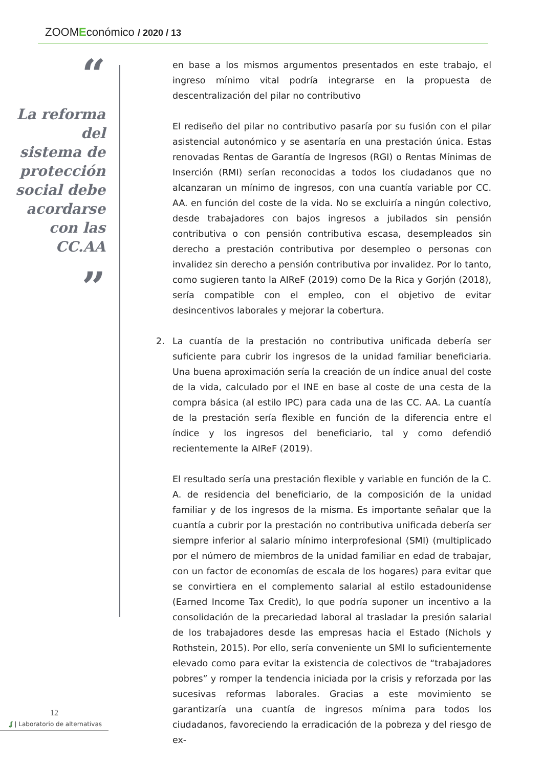ZOOMEconómico / 2020 / 13
“
La reforma del sistema de protección social debe acordarse con las CC.AA
”
en base a los mismos argumentos presentados en este trabajo, el ingreso mínimo vital podría integrarse en la propuesta de descentralización del pilar no contributivo
El rediseño del pilar no contributivo pasaría por su fusión con el pilar asistencial autonómico y se asentaría en una prestación única. Estas renovadas Rentas de Garantía de Ingresos (RGI) o Rentas Mínimas de Inserción (RMI) serían reconocidas a todos los ciudadanos que no alcanzaran un mínimo de ingresos, con una cuantía variable por CC. AA. en función del coste de la vida. No se excluiría a ningún colectivo, desde trabajadores con bajos ingresos a jubilados sin pensión contributiva o con pensión contributiva escasa, desempleados sin derecho a prestación contributiva por desempleo o personas con invalidez sin derecho a pensión contributiva por invalidez. Por lo tanto, como sugieren tanto la AIReF (2019) como De la Rica y Gorjón (2018), sería compatible con el empleo, con el objetivo de evitar desincentivos laborales y mejorar la cobertura.
2. La cuantía de la prestación no contributiva unificada debería ser suficiente para cubrir los ingresos de la unidad familiar beneficiaria. Una buena aproximación sería la creación de un índice anual del coste de la vida, calculado por el INE en base al coste de una cesta de la compra básica (al estilo IPC) para cada una de las CC. AA. La cuantía de la prestación sería flexible en función de la diferencia entre el índice y los ingresos del beneficiario, tal y como defendió recientemente la AIReF (2019).
El resultado sería una prestación flexible y variable en función de la C. A. de residencia del beneficiario, de la composición de la unidad familiar y de los ingresos de la misma. Es importante señalar que la cuantía a cubrir por la prestación no contributiva unificada debería ser siempre inferior al salario mínimo interprofesional (SMI) (multiplicado por el número de miembros de la unidad familiar en edad de trabajar, con un factor de economías de escala de los hogares) para evitar que se convirtiera en el complemento salarial al estilo estadounidense (Earned Income Tax Credit), lo que podría suponer un incentivo a la consolidación de la precariedad laboral al trasladar la presión salarial de los trabajadores desde las empresas hacia el Estado (Nichols y Rothstein, 2015). Por ello, sería conveniente un SMI lo suficientemente elevado como para evitar la existencia de colectivos de “trabajadores pobres” y romper la tendencia iniciada por la crisis y reforzada por las sucesivas reformas laborales. Gracias a este movimiento se garantizaría una cuantía de ingresos mínima para todos los ciudadanos, favoreciendo la erradicación de la pobreza y del riesgo de ex-
12
ʆ | Laboratorio de alternativas